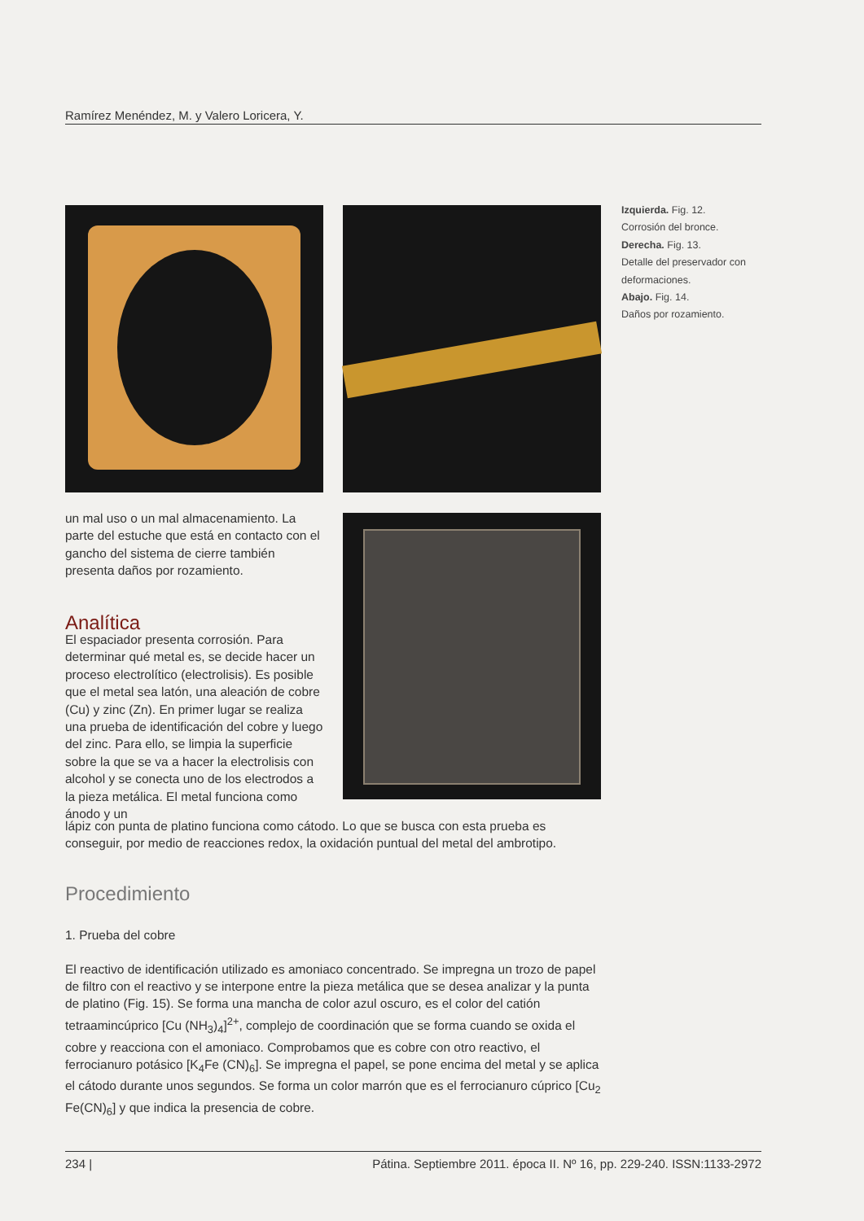Ramírez Menéndez, M. y Valero Loricera, Y.
Izquierda. Fig. 12.
Corrosión del bronce.
Derecha. Fig. 13.
Detalle del preservador con deformaciones.
Abajo. Fig. 14.
Daños por rozamiento.
un mal uso o un mal almacenamiento. La parte del estuche que está en contacto con el gancho del sistema de cierre también presenta daños por rozamiento.
Analítica
El espaciador presenta corrosión. Para determinar qué metal es, se decide hacer un proceso electrolítico (electrolisis). Es posible que el metal sea latón, una aleación de cobre (Cu) y zinc (Zn). En primer lugar se realiza una prueba de identificación del cobre y luego del zinc. Para ello, se limpia la superficie sobre la que se va a hacer la electrolisis con alcohol y se conecta uno de los electrodos a la pieza metálica. El metal funciona como ánodo y un
lápiz con punta de platino funciona como cátodo. Lo que se busca con esta prueba es conseguir, por medio de reacciones redox, la oxidación puntual del metal del ambrotipo.
Procedimiento
1. Prueba del cobre
El reactivo de identificación utilizado es amoniaco concentrado. Se impregna un trozo de papel de filtro con el reactivo y se interpone entre la pieza metálica que se desea analizar y la punta de platino (Fig. 15). Se forma una mancha de color azul oscuro, es el color del catión tetraamincúprico [Cu (NH<sub>3</sub>)<sub>4</sub>]<sup>2+</sup>, complejo de coordinación que se forma cuando se oxida el cobre y reacciona con el amoniaco. Comprobamos que es cobre con otro reactivo, el ferrocianuro potásico [K<sub>4</sub>Fe (CN)<sub>6</sub>]. Se impregna el papel, se pone encima del metal y se aplica el cátodo durante unos segundos. Se forma un color marrón que es el ferrocianuro cúprico [Cu<sub>2</sub> Fe(CN)<sub>6</sub>] y que indica la presencia de cobre.
234 | Pátina. Septiembre 2011. época II. Nº 16, pp. 229-240. ISSN:1133-2972